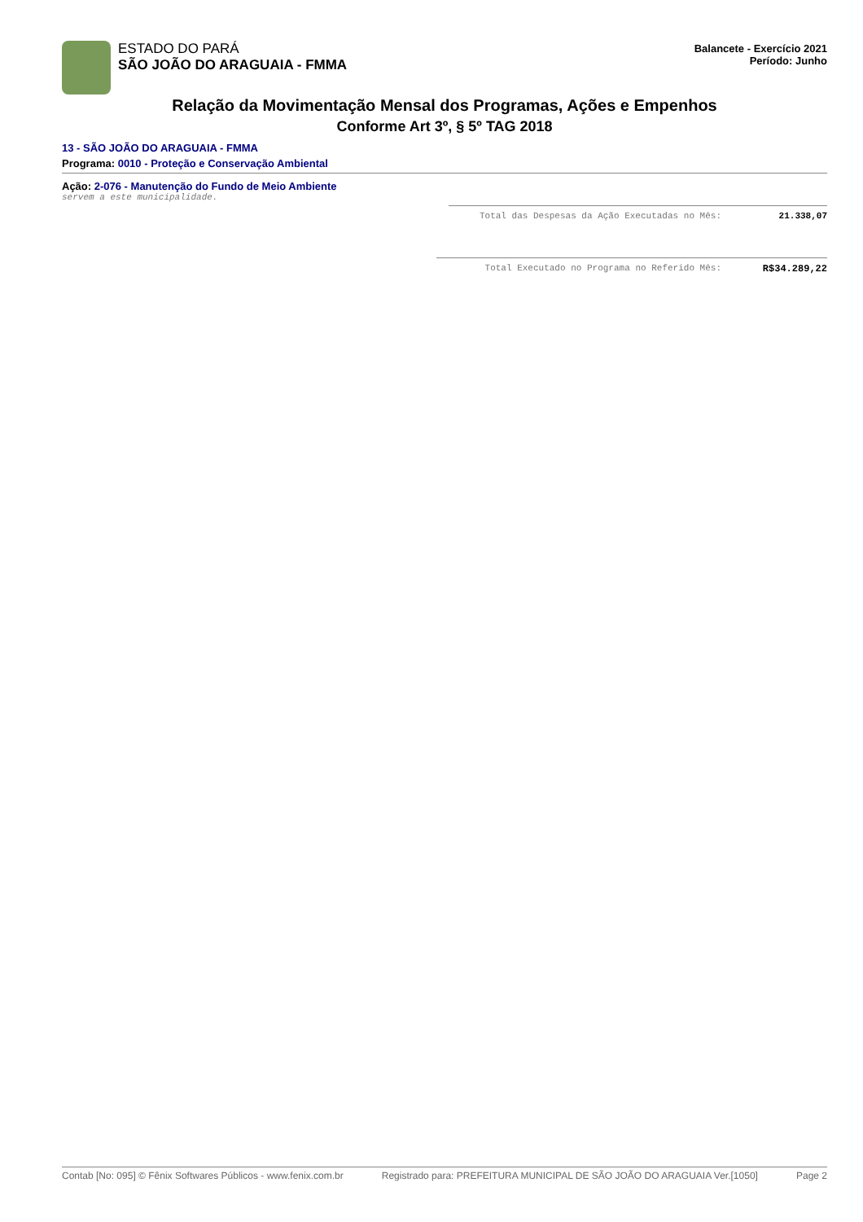ESTADO DO PARÁ
SÃO JOÃO DO ARAGUAIA - FMMA
Balancete - Exercício 2021
Período: Junho
Relação da Movimentação Mensal dos Programas, Ações e Empenhos
Conforme Art 3º, § 5º TAG 2018
13 - SÃO JOÃO DO ARAGUAIA - FMMA
Programa: 0010 - Proteção e Conservação Ambiental
Ação: 2-076 - Manutenção do Fundo de Meio Ambiente
servem a este municipalidade.
Total das Despesas da Ação Executadas no Mês: 21.338,07
Total Executado no Programa no Referido Mês: R$34.289,22
Contab [No: 095] © Fênix Softwares Públicos - www.fenix.com.br Registrado para: PREFEITURA MUNICIPAL DE SÃO JOÃO DO ARAGUAIA Ver.[1050] Page 2